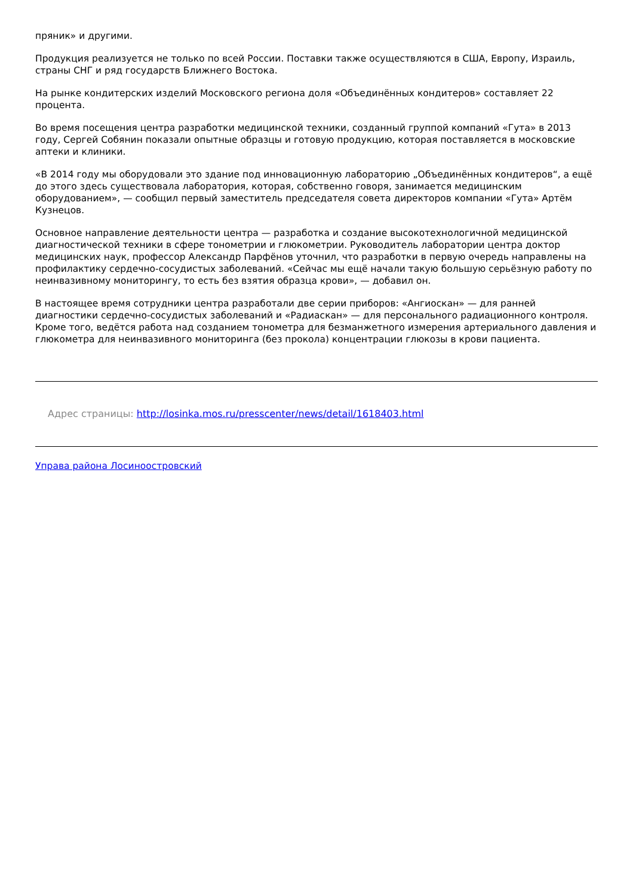пряник» и другими.
Продукция реализуется не только по всей России. Поставки также осуществляются в США, Европу, Израиль, страны СНГ и ряд государств Ближнего Востока.
На рынке кондитерских изделий Московского региона доля «Объединённых кондитеров» составляет 22 процента.
Во время посещения центра разработки медицинской техники, созданный группой компаний «Гута» в 2013 году, Сергей Собянин показали опытные образцы и готовую продукцию, которая поставляется в московские аптеки и клиники.
«В 2014 году мы оборудовали это здание под инновационную лабораторию „Объединённых кондитеров“, а ещё до этого здесь существовала лаборатория, которая, собственно говоря, занимается медицинским оборудованием», — сообщил первый заместитель председателя совета директоров компании «Гута» Артём Кузнецов.
Основное направление деятельности центра — разработка и создание высокотехнологичной медицинской диагностической техники в сфере тонометрии и глюкометрии. Руководитель лаборатории центра доктор медицинских наук, профессор Александр Парфёнов уточнил, что разработки в первую очередь направлены на профилактику сердечно-сосудистых заболеваний. «Сейчас мы ещё начали такую большую серьёзную работу по неинвазивному мониторингу, то есть без взятия образца крови», — добавил он.
В настоящее время сотрудники центра разработали две серии приборов: «Ангиоскан» — для ранней диагностики сердечно-сосудистых заболеваний и «Радиаскан» — для персонального радиационного контроля. Кроме того, ведётся работа над созданием тонометра для безманжетного измерения артериального давления и глюкометра для неинвазивного мониторинга (без прокола) концентрации глюкозы в крови пациента.
Адрес страницы: http://losinka.mos.ru/presscenter/news/detail/1618403.html
Управа района Лосиноостровский